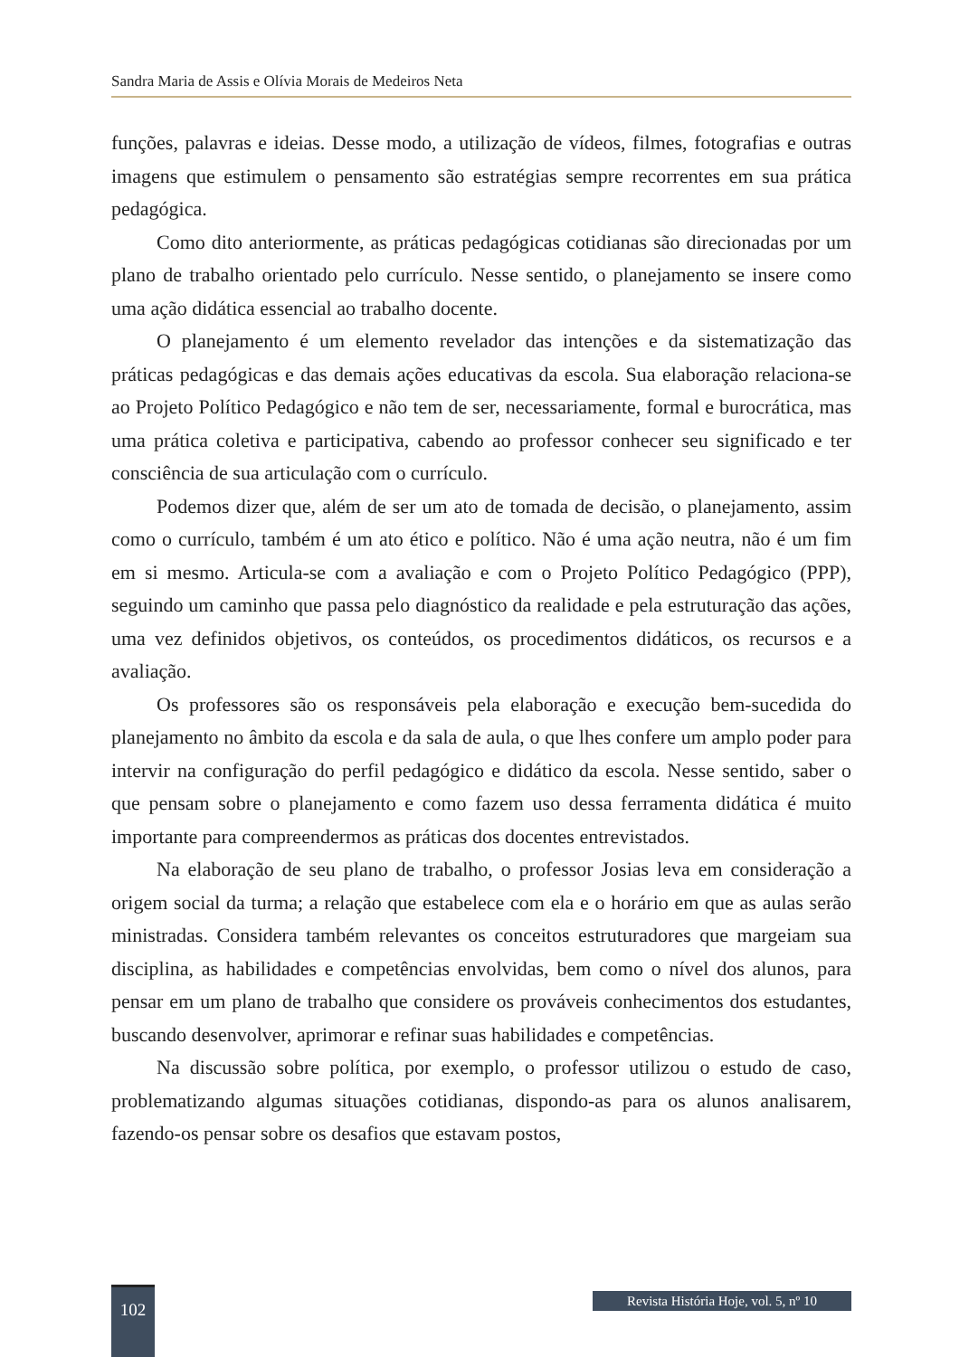Sandra Maria de Assis e Olívia Morais de Medeiros Neta
funções, palavras e ideias. Desse modo, a utilização de vídeos, filmes, fotografias e outras imagens que estimulem o pensamento são estratégias sempre recorrentes em sua prática pedagógica.
Como dito anteriormente, as práticas pedagógicas cotidianas são direcionadas por um plano de trabalho orientado pelo currículo. Nesse sentido, o planejamento se insere como uma ação didática essencial ao trabalho docente.
O planejamento é um elemento revelador das intenções e da sistematização das práticas pedagógicas e das demais ações educativas da escola. Sua elaboração relaciona-se ao Projeto Político Pedagógico e não tem de ser, necessariamente, formal e burocrática, mas uma prática coletiva e participativa, cabendo ao professor conhecer seu significado e ter consciência de sua articulação com o currículo.
Podemos dizer que, além de ser um ato de tomada de decisão, o planejamento, assim como o currículo, também é um ato ético e político. Não é uma ação neutra, não é um fim em si mesmo. Articula-se com a avaliação e com o Projeto Político Pedagógico (PPP), seguindo um caminho que passa pelo diagnóstico da realidade e pela estruturação das ações, uma vez definidos objetivos, os conteúdos, os procedimentos didáticos, os recursos e a avaliação.
Os professores são os responsáveis pela elaboração e execução bem-sucedida do planejamento no âmbito da escola e da sala de aula, o que lhes confere um amplo poder para intervir na configuração do perfil pedagógico e didático da escola. Nesse sentido, saber o que pensam sobre o planejamento e como fazem uso dessa ferramenta didática é muito importante para compreendermos as práticas dos docentes entrevistados.
Na elaboração de seu plano de trabalho, o professor Josias leva em consideração a origem social da turma; a relação que estabelece com ela e o horário em que as aulas serão ministradas. Considera também relevantes os conceitos estruturadores que margeiam sua disciplina, as habilidades e competências envolvidas, bem como o nível dos alunos, para pensar em um plano de trabalho que considere os prováveis conhecimentos dos estudantes, buscando desenvolver, aprimorar e refinar suas habilidades e competências.
Na discussão sobre política, por exemplo, o professor utilizou o estudo de caso, problematizando algumas situações cotidianas, dispondo-as para os alunos analisarem, fazendo-os pensar sobre os desafios que estavam postos,
102
Revista História Hoje, vol. 5, nº 10